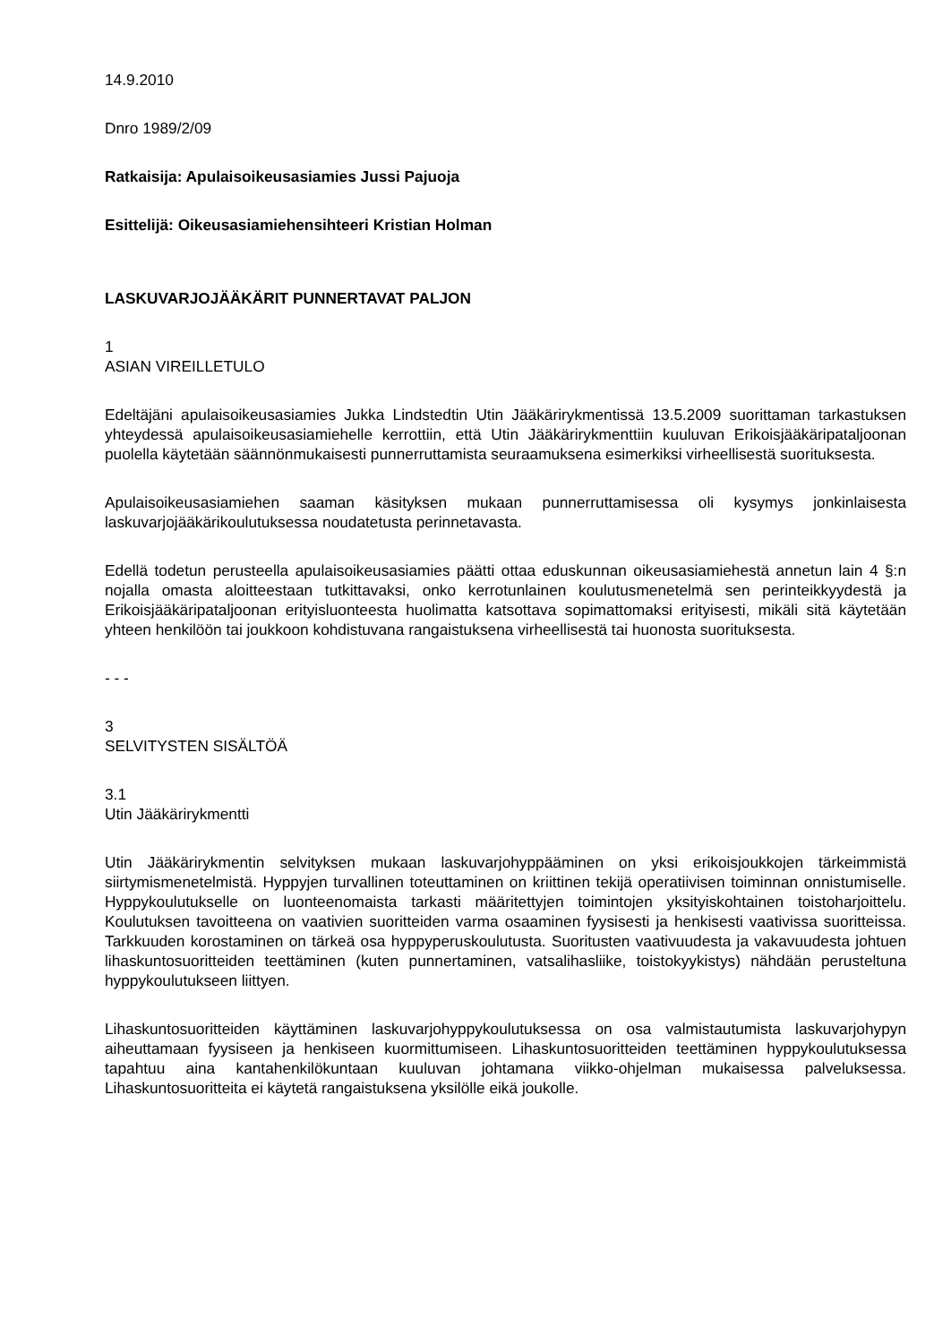14.9.2010
Dnro 1989/2/09
Ratkaisija: Apulaisoikeusasiamies Jussi Pajuoja
Esittelijä: Oikeusasiamiehensihteeri Kristian Holman
LASKUVARJOJÄÄKÄRIT PUNNERTAVAT PALJON
1
ASIAN VIREILLETULO
Edeltäjäni apulaisoikeusasiamies Jukka Lindstedtin Utin Jääkärirykmentissä 13.5.2009 suorittaman tarkastuksen yhteydessä apulaisoikeusasiamiehelle kerrottiin, että Utin Jääkärirykmenttiin kuuluvan Erikoisjääkäripataljoonan puolella käytetään säännönmukaisesti punnerruttamista seuraamuksena esimerkiksi virheellisestä suorituksesta.
Apulaisoikeusasiamiehen saaman käsityksen mukaan punnerruttamisessa oli kysymys jonkinlaisesta laskuvarjojääkärikoulutuksessa noudatetusta perinnetavasta.
Edellä todetun perusteella apulaisoikeusasiamies päätti ottaa eduskunnan oikeusasiamiehestä annetun lain 4 §:n nojalla omasta aloitteestaan tutkittavaksi, onko kerrotunlainen koulutusmenetelmä sen perinteikkyydestä ja Erikoisjääkäripataljoonan erityisluonteesta huolimatta katsottava sopimattomaksi erityisesti, mikäli sitä käytetään yhteen henkilöön tai joukkoon kohdistuvana rangaistuksena virheellisestä tai huonosta suorituksesta.
- - -
3
SELVITYSTEN SISÄLTÖÄ
3.1
Utin Jääkärirykmentti
Utin Jääkärirykmentin selvityksen mukaan laskuvarjohyppääminen on yksi erikoisjoukkojen tärkeimmistä siirtymismenetelmistä. Hyppyjen turvallinen toteuttaminen on kriittinen tekijä operatiivisen toiminnan onnistumiselle. Hyppykoulutukselle on luonteenomaista tarkasti määritettyjen toimintojen yksityiskohtainen toistoharjoittelu. Koulutuksen tavoitteena on vaativien suoritteiden varma osaaminen fyysisesti ja henkisesti vaativissa suoritteissa. Tarkkuuden korostaminen on tärkeä osa hyppyperuskoulutusta. Suoritusten vaativuudesta ja vakavuudesta johtuen lihaskuntosuoritteiden teettäminen (kuten punnertaminen, vatsalihasliike, toistokyykistys) nähdään perusteltuna hyppykoulutukseen liittyen.
Lihaskuntosuoritteiden käyttäminen laskuvarjohyppykoulutuksessa on osa valmistautumista laskuvarjohypyn aiheuttamaan fyysiseen ja henkiseen kuormittumiseen. Lihaskuntosuoritteiden teettäminen hyppykoulutuksessa tapahtuu aina kantahenkilökuntaan kuuluvan johtamana viikko-ohjelman mukaisessa palveluksessa. Lihaskuntosuoritteita ei käytetä rangaistuksena yksilölle eikä joukolle.